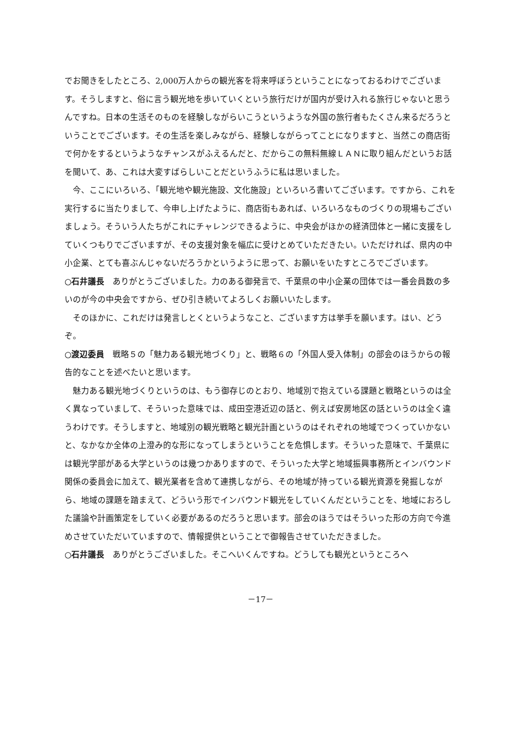でお聞きをしたところ、2,000万人からの観光客を将来呼ぼうということになっておるわけでございます。そうしますと、俗に言う観光地を歩いていくという旅行だけが国内が受け入れる旅行じゃないと思うんですね。日本の生活そのものを経験しながらいこうというような外国の旅行者もたくさん来るだろうということでございます。その生活を楽しみながら、経験しながらってことになりますと、当然この商店街で何かをするというようなチャンスがふえるんだと、だからこの無料無線ＬＡＮに取り組んだというお話を聞いて、あ、これは大変すばらしいことだというふうに私は思いました。
今、ここにいろいろ、「観光地や観光施設、文化施設」といろいろ書いてございます。ですから、これを実行するに当たりまして、今申し上げたように、商店街もあれば、いろいろなものづくりの現場もございましょう。そういう人たちがこれにチャレンジできるように、中央会がほかの経済団体と一緒に支援をしていくつもりでございますが、その支援対象を幅広に受けとめていただきたい。いただければ、県内の中小企業、とても喜ぶんじゃないだろうかというように思って、お願いをいたすところでございます。
○石井議長　ありがとうございました。力のある御発言で、千葉県の中小企業の団体では一番会員数の多いのが今の中央会ですから、ぜひ引き続いてよろしくお願いいたします。
そのほかに、これだけは発言しとくというようなこと、ございます方は挙手を願います。はい、どうぞ。
○渡辺委員　戦略５の「魅力ある観光地づくり」と、戦略６の「外国人受入体制」の部会のほうからの報告的なことを述べたいと思います。
魅力ある観光地づくりというのは、もう御存じのとおり、地域別で抱えている課題と戦略というのは全く異なっていまして、そういった意味では、成田空港近辺の話と、例えば安房地区の話というのは全く違うわけです。そうしますと、地域別の観光戦略と観光計画というのはそれぞれの地域でつくっていかないと、なかなか全体の上澄み的な形になってしまうということを危惧します。そういった意味で、千葉県には観光学部がある大学というのは幾つかありますので、そういった大学と地域振興事務所とインバウンド関係の委員会に加えて、観光業者を含めて連携しながら、その地域が持っている観光資源を発掘しながら、地域の課題を踏まえて、どういう形でインバウンド観光をしていくんだということを、地域におろした議論や計画策定をしていく必要があるのだろうと思います。部会のほうではそういった形の方向で今進めさせていただいていますので、情報提供ということで御報告させていただきました。
○石井議長　ありがとうございました。そこへいくんですね。どうしても観光というところへ
－17－